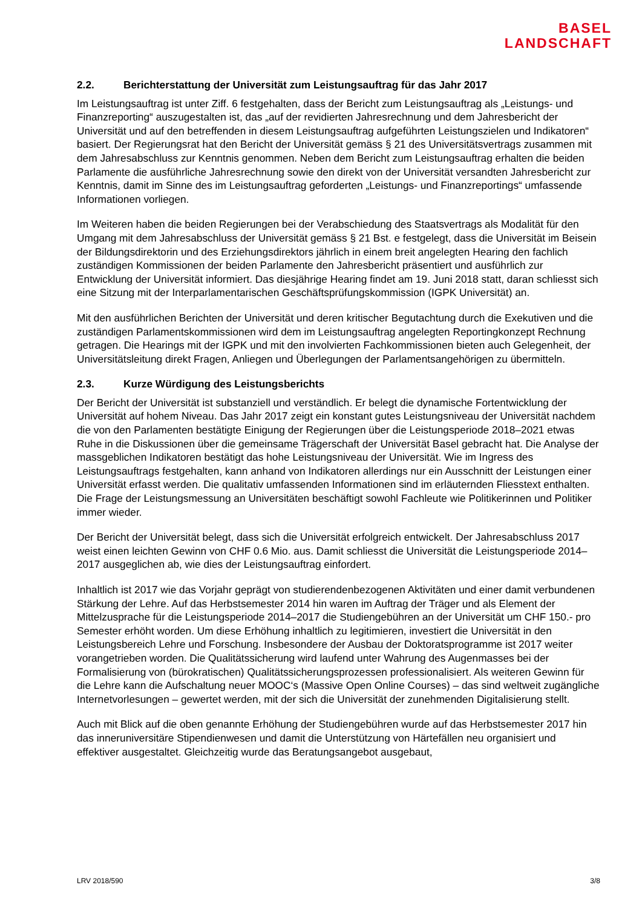BASEL
LANDSCHAFT
2.2. Berichterstattung der Universität zum Leistungsauftrag für das Jahr 2017
Im Leistungsauftrag ist unter Ziff. 6 festgehalten, dass der Bericht zum Leistungsauftrag als „Leistungs- und Finanzreporting“ auszugestalten ist, das „auf der revidierten Jahresrechnung und dem Jahresbericht der Universität und auf den betreffenden in diesem Leistungsauftrag aufgeführten Leistungszielen und Indikatoren“ basiert. Der Regierungsrat hat den Bericht der Universität gemäss § 21 des Universitätsvertrags zusammen mit dem Jahresabschluss zur Kenntnis genommen. Neben dem Bericht zum Leistungsauftrag erhalten die beiden Parlamente die ausführliche Jahresrechnung sowie den direkt von der Universität versandten Jahresbericht zur Kenntnis, damit im Sinne des im Leistungsauftrag geforderten „Leistungs- und Finanzreportings“ umfassende Informationen vorliegen.
Im Weiteren haben die beiden Regierungen bei der Verabschiedung des Staatsvertrags als Modalität für den Umgang mit dem Jahresabschluss der Universität gemäss § 21 Bst. e festgelegt, dass die Universität im Beisein der Bildungsdirektorin und des Erziehungsdirektors jährlich in einem breit angelegten Hearing den fachlich zuständigen Kommissionen der beiden Parlamente den Jahresbericht präsentiert und ausführlich zur Entwicklung der Universität informiert. Das diesjährige Hearing findet am 19. Juni 2018 statt, daran schliesst sich eine Sitzung mit der Interparlamentarischen Geschäftsprüfungskommission (IGPK Universität) an.
Mit den ausführlichen Berichten der Universität und deren kritischer Begutachtung durch die Exekutiven und die zuständigen Parlamentskommissionen wird dem im Leistungsauftrag angelegten Reportingkonzept Rechnung getragen. Die Hearings mit der IGPK und mit den involvierten Fachkommissionen bieten auch Gelegenheit, der Universitätsleitung direkt Fragen, Anliegen und Überlegungen der Parlamentsangehörigen zu übermitteln.
2.3. Kurze Würdigung des Leistungsberichts
Der Bericht der Universität ist substanziell und verständlich. Er belegt die dynamische Fortentwicklung der Universität auf hohem Niveau. Das Jahr 2017 zeigt ein konstant gutes Leistungsniveau der Universität nachdem die von den Parlamenten bestätigte Einigung der Regierungen über die Leistungsperiode 2018–2021 etwas Ruhe in die Diskussionen über die gemeinsame Trägerschaft der Universität Basel gebracht hat. Die Analyse der massgeblichen Indikatoren bestätigt das hohe Leistungsniveau der Universität. Wie im Ingress des Leistungsauftrags festgehalten, kann anhand von Indikatoren allerdings nur ein Ausschnitt der Leistungen einer Universität erfasst werden. Die qualitativ umfassenden Informationen sind im erläuternden Fliesstext enthalten. Die Frage der Leistungsmessung an Universitäten beschäftigt sowohl Fachleute wie Politikerinnen und Politiker immer wieder.
Der Bericht der Universität belegt, dass sich die Universität erfolgreich entwickelt. Der Jahresabschluss 2017 weist einen leichten Gewinn von CHF 0.6 Mio. aus. Damit schliesst die Universität die Leistungsperiode 2014–2017 ausgeglichen ab, wie dies der Leistungsauftrag einfordert.
Inhaltlich ist 2017 wie das Vorjahr geprägt von studierendenbezogenen Aktivitäten und einer damit verbundenen Stärkung der Lehre. Auf das Herbstsemester 2014 hin waren im Auftrag der Träger und als Element der Mittelzusprache für die Leistungsperiode 2014–2017 die Studiengebühren an der Universität um CHF 150.- pro Semester erhöht worden. Um diese Erhöhung inhaltlich zu legitimieren, investiert die Universität in den Leistungsbereich Lehre und Forschung. Insbesondere der Ausbau der Doktoratsprogramme ist 2017 weiter vorangetrieben worden. Die Qualitätssicherung wird laufend unter Wahrung des Augenmasses bei der Formalisierung von (bürokratischen) Qualitätssicherungsprozessen professionalisiert. Als weiteren Gewinn für die Lehre kann die Aufschaltung neuer MOOC‘s (Massive Open Online Courses) – das sind weltweit zugängliche Internetvorlesungen – gewertet werden, mit der sich die Universität der zunehmenden Digitalisierung stellt.
Auch mit Blick auf die oben genannte Erhöhung der Studiengebühren wurde auf das Herbstsemester 2017 hin das inneruniversitäre Stipendienwesen und damit die Unterstützung von Härtefällen neu organisiert und effektiver ausgestaltet. Gleichzeitig wurde das Beratungsangebot ausgebaut,
LRV 2018/590 3/8